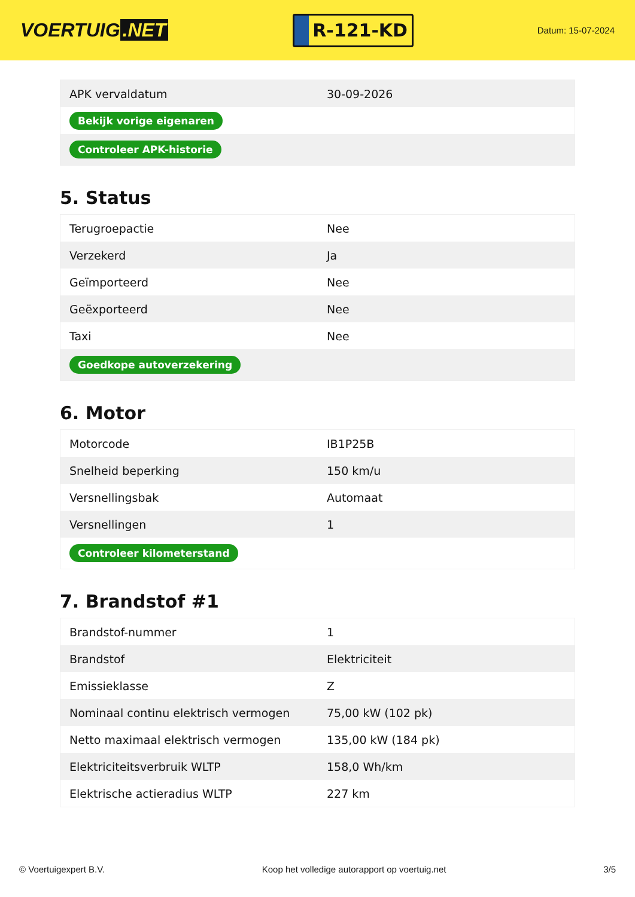VOERTUIG.NET
R-121-KD
Datum: 15-07-2024
| APK vervaldatum | 30-09-2026 |
| Bekijk vorige eigenaren | |
| Controleer APK-historie | |
5. Status
| Terugroepactie | Nee |
| Verzekerd | Ja |
| Geïmporteerd | Nee |
| Geëxporteerd | Nee |
| Taxi | Nee |
| Goedkope autoverzekering | |
6. Motor
| Motorcode | IB1P25B |
| Snelheid beperking | 150 km/u |
| Versnellingsbak | Automaat |
| Versnellingen | 1 |
| Controleer kilometerstand | |
7. Brandstof #1
| Brandstof-nummer | 1 |
| Brandstof | Elektriciteit |
| Emissieklasse | Z |
| Nominaal continu elektrisch vermogen | 75,00 kW (102 pk) |
| Netto maximaal elektrisch vermogen | 135,00 kW (184 pk) |
| Elektriciteitsverbruik WLTP | 158,0 Wh/km |
| Elektrische actieradius WLTP | 227 km |
© Voertuigexpert B.V. Koop het volledige autorapport op voertuig.net 3/5